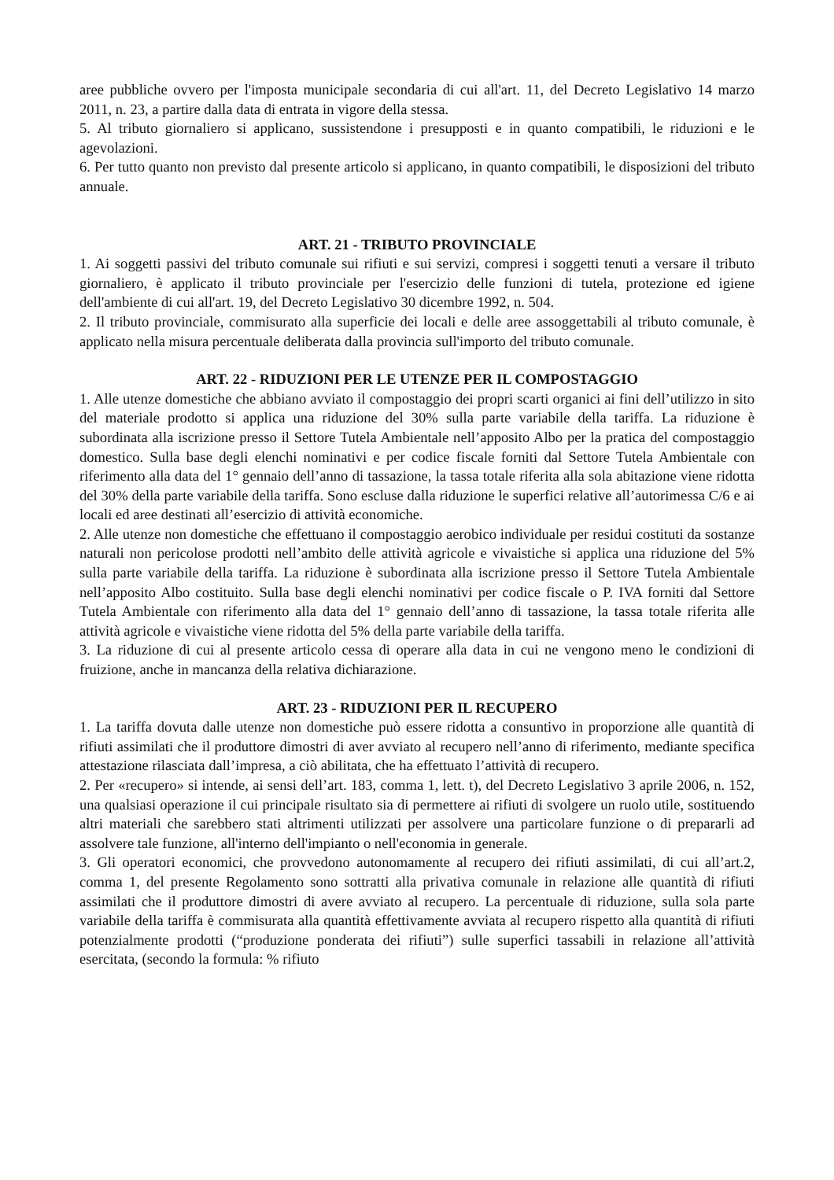aree pubbliche ovvero per l'imposta municipale secondaria di cui all'art. 11, del Decreto Legislativo 14 marzo 2011, n. 23, a partire dalla data di entrata in vigore della stessa.
5. Al tributo giornaliero si applicano, sussistendone i presupposti e in quanto compatibili, le riduzioni e le agevolazioni.
6. Per tutto quanto non previsto dal presente articolo si applicano, in quanto compatibili, le disposizioni del tributo annuale.
ART. 21 - TRIBUTO PROVINCIALE
1. Ai soggetti passivi del tributo comunale sui rifiuti e sui servizi, compresi i soggetti tenuti a versare il tributo giornaliero, è applicato il tributo provinciale per l'esercizio delle funzioni di tutela, protezione ed igiene dell'ambiente di cui all'art. 19, del Decreto Legislativo 30 dicembre 1992, n. 504.
2. Il tributo provinciale, commisurato alla superficie dei locali e delle aree assoggettabili al tributo comunale, è applicato nella misura percentuale deliberata dalla provincia sull'importo del tributo comunale.
ART. 22 - RIDUZIONI PER LE UTENZE PER IL COMPOSTAGGIO
1. Alle utenze domestiche che abbiano avviato il compostaggio dei propri scarti organici ai fini dell’utilizzo in sito del materiale prodotto si applica una riduzione del 30% sulla parte variabile della tariffa. La riduzione è subordinata alla iscrizione presso il Settore Tutela Ambientale nell’apposito Albo per la pratica del compostaggio domestico. Sulla base degli elenchi nominativi e per codice fiscale forniti dal Settore Tutela Ambientale con riferimento alla data del 1° gennaio dell’anno di tassazione, la tassa totale riferita alla sola abitazione viene ridotta del 30% della parte variabile della tariffa. Sono escluse dalla riduzione le superfici relative all’autorimessa C/6 e ai locali ed aree destinati all’esercizio di attività economiche.
2. Alle utenze non domestiche che effettuano il compostaggio aerobico individuale per residui costituti da sostanze naturali non pericolose prodotti nell’ambito delle attività agricole e vivaistiche si applica una riduzione del 5% sulla parte variabile della tariffa. La riduzione è subordinata alla iscrizione presso il Settore Tutela Ambientale nell’apposito Albo costituito. Sulla base degli elenchi nominativi per codice fiscale o P. IVA forniti dal Settore Tutela Ambientale con riferimento alla data del 1° gennaio dell’anno di tassazione, la tassa totale riferita alle attività agricole e vivaistiche viene ridotta del 5% della parte variabile della tariffa.
3. La riduzione di cui al presente articolo cessa di operare alla data in cui ne vengono meno le condizioni di fruizione, anche in mancanza della relativa dichiarazione.
ART. 23 - RIDUZIONI PER IL RECUPERO
1. La tariffa dovuta dalle utenze non domestiche può essere ridotta a consuntivo in proporzione alle quantità di rifiuti assimilati che il produttore dimostri di aver avviato al recupero nell’anno di riferimento, mediante specifica attestazione rilasciata dall’impresa, a ciò abilitata, che ha effettuato l’attività di recupero.
2. Per «recupero» si intende, ai sensi dell’art. 183, comma 1, lett. t), del Decreto Legislativo 3 aprile 2006, n. 152, una qualsiasi operazione il cui principale risultato sia di permettere ai rifiuti di svolgere un ruolo utile, sostituendo altri materiali che sarebbero stati altrimenti utilizzati per assolvere una particolare funzione o di prepararli ad assolvere tale funzione, all'interno dell'impianto o nell'economia in generale.
3. Gli operatori economici, che provvedono autonomamente al recupero dei rifiuti assimilati, di cui all’art.2, comma 1, del presente Regolamento sono sottratti alla privativa comunale in relazione alle quantità di rifiuti assimilati che il produttore dimostri di avere avviato al recupero. La percentuale di riduzione, sulla sola parte variabile della tariffa è commisurata alla quantità effettivamente avviata al recupero rispetto alla quantità di rifiuti potenzialmente prodotti (“produzione ponderata dei rifiuti”) sulle superfici tassabili in relazione all’attività esercitata, (secondo la formula: % rifiuto